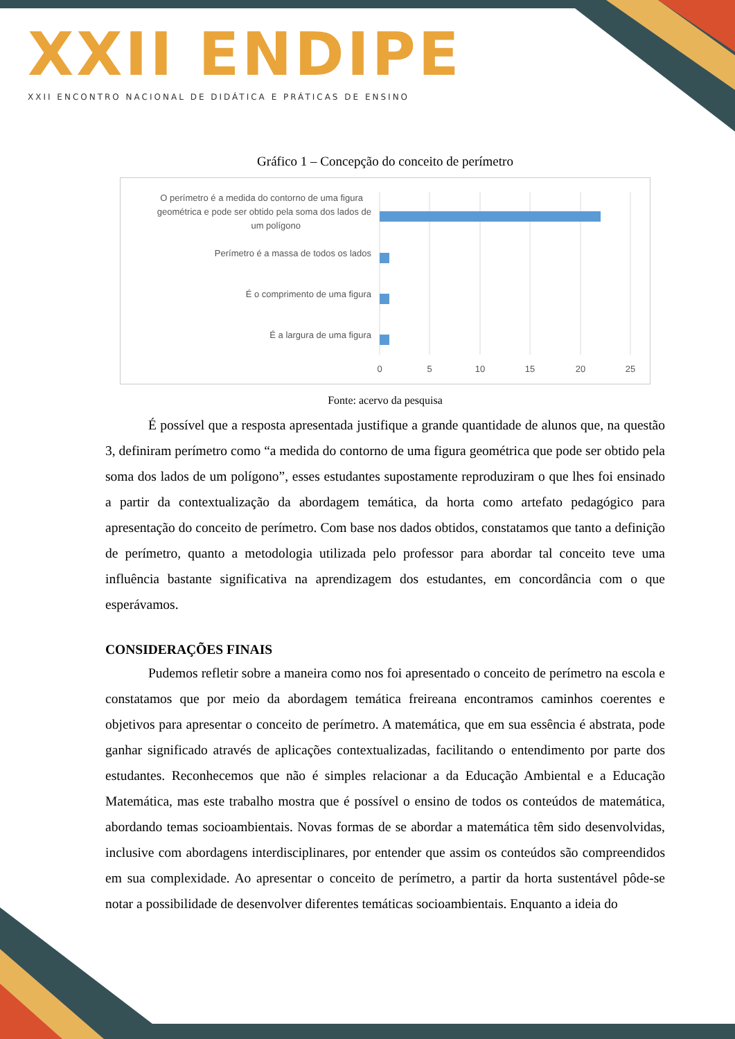XXII ENDIPE
XXII ENCONTRO NACIONAL DE DIDÁTICA E PRÁTICAS DE ENSINO
Gráfico 1 – Concepção do conceito de perímetro
O perímetro é a medida do contorno de uma figura
geométrica e pode ser obtido pela soma dos lados de
um polígono
Perímetro é a massa de todos os lados
É o comprimento de uma figura
É a largura de uma figura
0
5
10
15
20
25
Fonte: acervo da pesquisa
É possível que a resposta apresentada justifique a grande quantidade de alunos que, na questão 3, definiram perímetro como “a medida do contorno de uma figura geométrica que pode ser obtido pela soma dos lados de um polígono”, esses estudantes supostamente reproduziram o que lhes foi ensinado a partir da contextualização da abordagem temática, da horta como artefato pedagógico para apresentação do conceito de perímetro. Com base nos dados obtidos, constatamos que tanto a definição de perímetro, quanto a metodologia utilizada pelo professor para abordar tal conceito teve uma influência bastante significativa na aprendizagem dos estudantes, em concordância com o que esperávamos.
CONSIDERAÇÕES FINAIS
Pudemos refletir sobre a maneira como nos foi apresentado o conceito de perímetro na escola e constatamos que por meio da abordagem temática freireana encontramos caminhos coerentes e objetivos para apresentar o conceito de perímetro. A matemática, que em sua essência é abstrata, pode ganhar significado através de aplicações contextualizadas, facilitando o entendimento por parte dos estudantes. Reconhecemos que não é simples relacionar a da Educação Ambiental e a Educação Matemática, mas este trabalho mostra que é possível o ensino de todos os conteúdos de matemática, abordando temas socioambientais. Novas formas de se abordar a matemática têm sido desenvolvidas, inclusive com abordagens interdisciplinares, por entender que assim os conteúdos são compreendidos em sua complexidade. Ao apresentar o conceito de perímetro, a partir da horta sustentável pôde-se notar a possibilidade de desenvolver diferentes temáticas socioambientais. Enquanto a ideia do